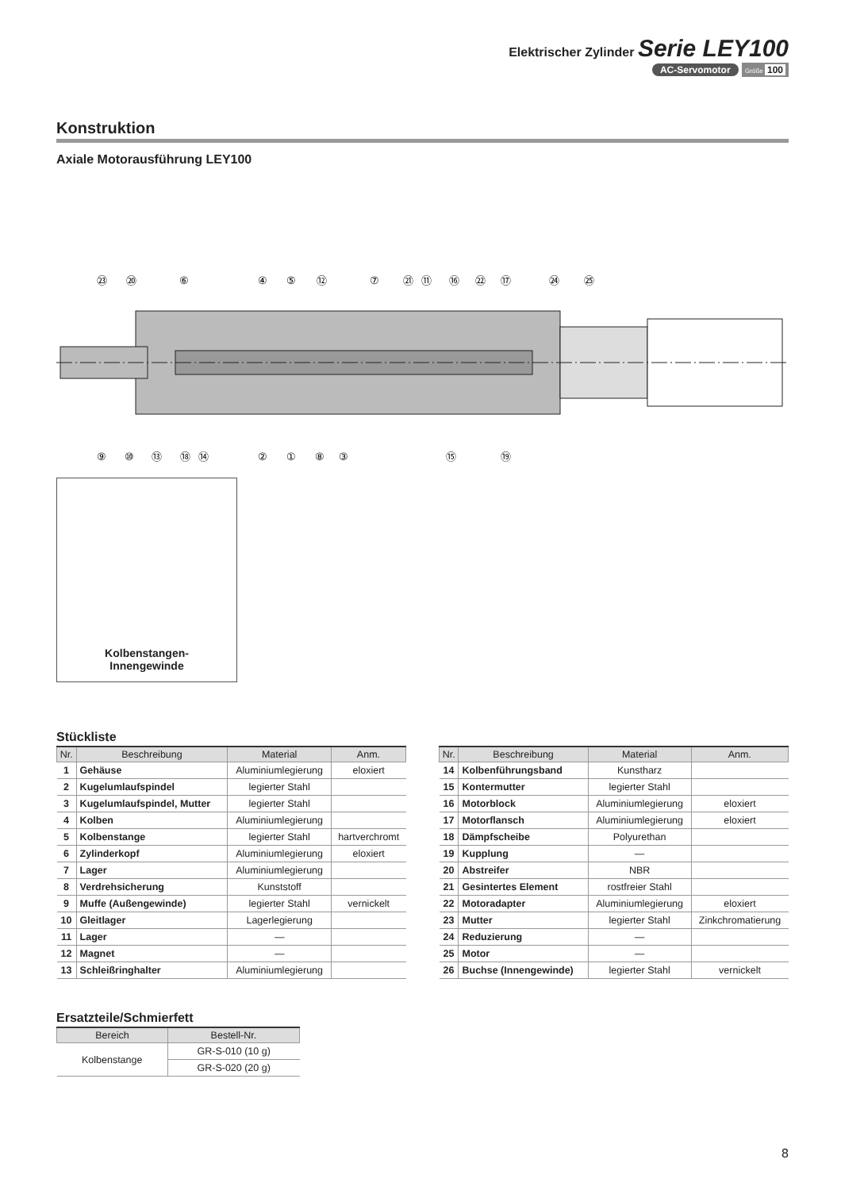Elektrischer Zylinder Serie LEY100
AC-Servomotor Größe 100
Konstruktion
Axiale Motorausführung LEY100
㉓
⑳
⑥
④
⑤
⑫
⑦
㉑
⑪
⑯
㉒
⑰
㉔
㉕
⑨
⑩
⑬
⑱
⑭
②
①
⑧
③
⑮
⑲
Kolbenstangen-
Innengewinde
Stückliste
| Nr. | Beschreibung | Material | Anm. |
| --- | --- | --- | --- |
| 1 | Gehäuse | Aluminiumlegierung | eloxiert |
| 2 | Kugelumlaufspindel | legierter Stahl | |
| 3 | Kugelumlaufspindel, Mutter | legierter Stahl | |
| 4 | Kolben | Aluminiumlegierung | |
| 5 | Kolbenstange | legierter Stahl | hartverchromt |
| 6 | Zylinderkopf | Aluminiumlegierung | eloxiert |
| 7 | Lager | Aluminiumlegierung | |
| 8 | Verdrehsicherung | Kunststoff | |
| 9 | Muffe (Außengewinde) | legierter Stahl | vernickelt |
| 10 | Gleitlager | Lagerlegierung | |
| 11 | Lager | — | |
| 12 | Magnet | — | |
| 13 | Schleißringhalter | Aluminiumlegierung | |
| Nr. | Beschreibung | Material | Anm. |
| --- | --- | --- | --- |
| 14 | Kolbenführungsband | Kunstharz | |
| 15 | Kontermutter | legierter Stahl | |
| 16 | Motorblock | Aluminiumlegierung | eloxiert |
| 17 | Motorflansch | Aluminiumlegierung | eloxiert |
| 18 | Dämpfscheibe | Polyurethan | |
| 19 | Kupplung | — | |
| 20 | Abstreifer | NBR | |
| 21 | Gesintertes Element | rostfreier Stahl | |
| 22 | Motoradapter | Aluminiumlegierung | eloxiert |
| 23 | Mutter | legierter Stahl | Zinkchromatierung |
| 24 | Reduzierung | — | |
| 25 | Motor | — | |
| 26 | Buchse (Innengewinde) | legierter Stahl | vernickelt |
Ersatzteile/Schmierfett
| Bereich | Bestell-Nr. |
| --- | --- |
| Kolbenstange | GR-S-010 (10 g) |
| | GR-S-020 (20 g) |
8